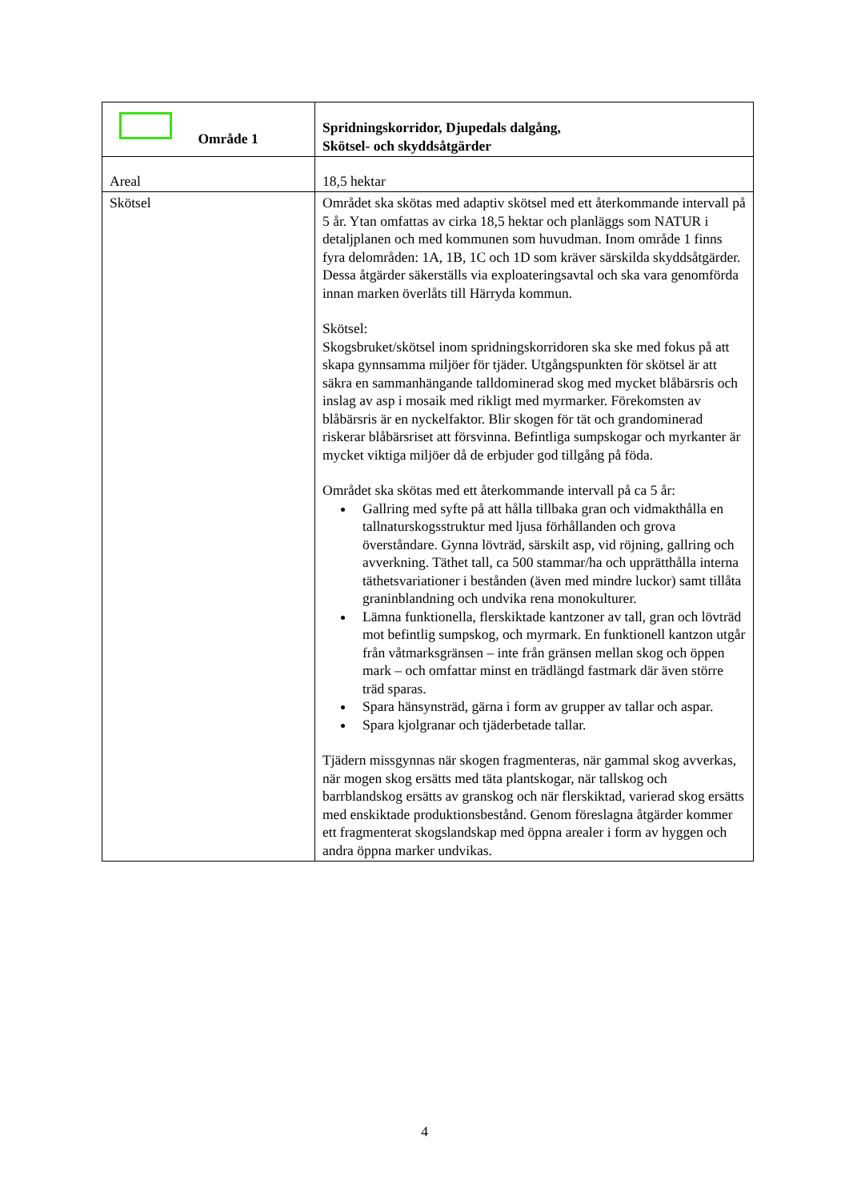| Område 1 | Spridningskorridor, Djupedals dalgång, Skötsel- och skyddsåtgärder |
| Areal | 18,5 hektar |
| Skötsel | Området ska skötas med adaptiv skötsel med ett återkommande intervall på 5 år. Ytan omfattas av cirka 18,5 hektar och planläggs som NATUR i detaljplanen och med kommunen som huvudman. Inom område 1 finns fyra delområden: 1A, 1B, 1C och 1D som kräver särskilda skyddsåtgärder. Dessa åtgärder säkerställs via exploateringsavtal och ska vara genomförda innan marken överlåts till Härryda kommun. Skötsel: Skogsbruket/skötsel inom spridningskorridoren ska ske med fokus på att skapa gynnsamma miljöer för tjäder. Utgångspunkten för skötsel är att säkra en sammanhängande talldominerad skog med mycket blåbärsris och inslag av asp i mosaik med rikligt med myrmarker. Förekomsten av blåbärsris är en nyckelfaktor. Blir skogen för tät och grandominerad riskerar blåbärsriset att försvinna. Befintliga sumpskogar och myrkanter är mycket viktiga miljöer då de erbjuder god tillgång på föda. Området ska skötas med ett återkommande intervall på ca 5 år: Gallring med syfte på att hålla tillbaka gran och vidmakthålla en tallnaturskogsstruktur med ljusa förhållanden och grova överståndare. Gynna lövträd, särskilt asp, vid röjning, gallring och avverkning. Täthet tall, ca 500 stammar/ha och upprätthålla interna täthetsvariationer i bestånden (även med mindre luckor) samt tillåta graninblandning och undvika rena monokulturer. Lämna funktionella, flerskiktade kantzoner av tall, gran och lövträd mot befintlig sumpskog, och myrmark. En funktionell kantzon utgår från våtmarksgränsen – inte från gränsen mellan skog och öppen mark – och omfattar minst en trädlängd fastmark där även större träd sparas. Spara hänsynsträd, gärna i form av grupper av tallar och aspar. Spara kjolgranar och tjäderbetade tallar. Tjädern missgynnas när skogen fragmenteras, när gammal skog avverkas, när mogen skog ersätts med täta plantskogar, när tallskog och barrblandskog ersätts av granskog och när flerskiktad, varierad skog ersätts med enskiktade produktionsbestånd. Genom föreslagna åtgärder kommer ett fragmenterat skogslandskap med öppna arealer i form av hyggen och andra öppna marker undvikas. |
4